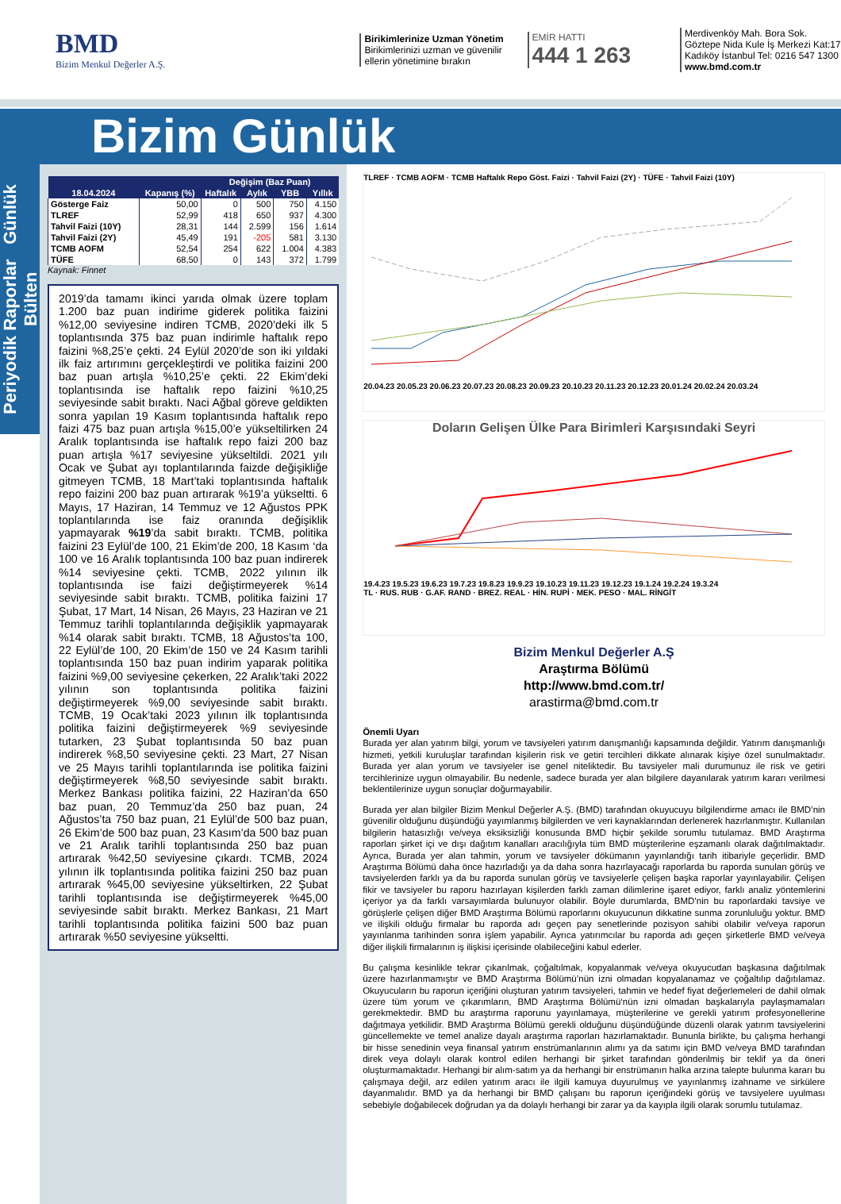BMD
Bizim Menkul Değerler A.Ş.
Birikimlerinize Uzman Yönetim
Birikimlerinizi uzman ve güvenilir ellerin yönetimine bırakın
EMİR HATTI
444 1 263
Merdivenköy Mah. Bora Sok. Göztepe Nida Kule İş Merkezi Kat:17 Kadıköy İstanbul Tel: 0216 547 1300
www.bmd.com.tr
Bizim Günlük
Periyodik Raporlar Günlük Bülten
| | | Değişim (Baz Puan) | | | |
| --- | --- | --- | --- | --- | --- |
| 18.04.2024 | Kapanış (%) | Haftalık | Aylık | YBB | Yıllık |
| Gösterge Faiz | 50,00 | 0 | 500 | 750 | 4.150 |
| TLREF | 52,99 | 418 | 650 | 937 | 4.300 |
| Tahvil Faizi (10Y) | 28,31 | 144 | 2.599 | 156 | 1.614 |
| Tahvil Faizi (2Y) | 45,49 | 191 | -205 | 581 | 3.130 |
| TCMB AOFM | 52,54 | 254 | 622 | 1.004 | 4.383 |
| TÜFE | 68,50 | 0 | 143 | 372 | 1.799 |
Kaynak: Finnet
2019’da tamamı ikinci yarıda olmak üzere toplam 1.200 baz puan indirime giderek politika faizini %12,00 seviyesine indiren TCMB, 2020’deki ilk 5 toplantısında 375 baz puan indirimle haftalık repo faizini %8,25’e çekti. 24 Eylül 2020’de son iki yıldaki ilk faiz artırımını gerçekleştirdi ve politika faizini 200 baz puan artışla %10,25’e çekti. 22 Ekim’deki toplantısında ise haftalık repo faizini %10,25 seviyesinde sabit bıraktı. Naci Ağbal göreve geldikten sonra yapılan 19 Kasım toplantısında haftalık repo faizi 475 baz puan artışla %15,00’e yükseltilirken 24 Aralık toplantısında ise haftalık repo faizi 200 baz puan artışla %17 seviyesine yükseltildi. 2021 yılı Ocak ve Şubat ayı toplantılarında faizde değişikliğe gitmeyen TCMB, 18 Mart’taki toplantısında haftalık repo faizini 200 baz puan artırarak %19’a yükseltti. 6 Mayıs, 17 Haziran, 14 Temmuz ve 12 Ağustos PPK toplantılarında ise faiz oranında değişiklik yapmayarak %19’da sabit bıraktı. TCMB, politika faizini 23 Eylül’de 100, 21 Ekim’de 200, 18 Kasım ‘da 100 ve 16 Aralık toplantısında 100 baz puan indirerek %14 seviyesine çekti. TCMB, 2022 yılının ilk toplantısında ise faizi değiştirmeyerek %14 seviyesinde sabit bıraktı. TCMB, politika faizini 17 Şubat, 17 Mart, 14 Nisan, 26 Mayıs, 23 Haziran ve 21 Temmuz tarihli toplantılarında değişiklik yapmayarak %14 olarak sabit bıraktı. TCMB, 18 Ağustos’ta 100, 22 Eylül’de 100, 20 Ekim’de 150 ve 24 Kasım tarihli toplantısında 150 baz puan indirim yaparak politika faizini %9,00 seviyesine çekerken, 22 Aralık’taki 2022 yılının son toplantısında politika faizini değiştirmeyerek %9,00 seviyesinde sabit bıraktı. TCMB, 19 Ocak’taki 2023 yılının ilk toplantısında politika faizini değiştirmeyerek %9 seviyesinde tutarken, 23 Şubat toplantısında 50 baz puan indirerek %8,50 seviyesine çekti. 23 Mart, 27 Nisan ve 25 Mayıs tarihli toplantılarında ise politika faizini değiştirmeyerek %8,50 seviyesinde sabit bıraktı. Merkez Bankası politika faizini, 22 Haziran’da 650 baz puan, 20 Temmuz’da 250 baz puan, 24 Ağustos’ta 750 baz puan, 21 Eylül’de 500 baz puan, 26 Ekim’de 500 baz puan, 23 Kasım’da 500 baz puan ve 21 Aralık tarihli toplantısında 250 baz puan artırarak %42,50 seviyesine çıkardı. TCMB, 2024 yılının ilk toplantısında politika faizini 250 baz puan artırarak %45,00 seviyesine yükseltirken, 22 Şubat tarihli toplantısında ise değiştirmeyerek %45,00 seviyesinde sabit bıraktı. Merkez Bankası, 21 Mart tarihli toplantısında politika faizini 500 baz puan artırarak %50 seviyesine yükseltti.
TLREF · TCMB AOFM · TCMB Haftalık Repo Göst. Faizi · Tahvil Faizi (2Y) · TÜFE · Tahvil Faizi (10Y)
20.04.23 20.05.23 20.06.23 20.07.23 20.08.23 20.09.23 20.10.23 20.11.23 20.12.23 20.01.24 20.02.24 20.03.24
Doların Gelişen Ülke Para Birimleri Karşısındaki Seyri
19.4.23 19.5.23 19.6.23 19.7.23 19.8.23 19.9.23 19.10.23 19.11.23 19.12.23 19.1.24 19.2.24 19.3.24
TL · RUS. RUB · G.AF. RAND · BREZ. REAL · HİN. RUPİ · MEK. PESO · MAL. RİNGİT
Bizim Menkul Değerler A.Ş
Araştırma Bölümü
http://www.bmd.com.tr/
arastirma@bmd.com.tr
Önemli Uyarı
Burada yer alan yatırım bilgi, yorum ve tavsiyeleri yatırım danışmanlığı kapsamında değildir. Yatırım danışmanlığı hizmeti, yetkili kuruluşlar tarafından kişilerin risk ve getiri tercihleri dikkate alınarak kişiye özel sunulmaktadır. Burada yer alan yorum ve tavsiyeler ise genel niteliktedir. Bu tavsiyeler mali durumunuz ile risk ve getiri tercihlerinize uygun olmayabilir. Bu nedenle, sadece burada yer alan bilgilere dayanılarak yatırım kararı verilmesi beklentilerinize uygun sonuçlar doğurmayabilir.
Burada yer alan bilgiler Bizim Menkul Değerler A.Ş. (BMD) tarafından okuyucuyu bilgilendirme amacı ile BMD’nin güvenilir olduğunu düşündüğü yayımlanmış bilgilerden ve veri kaynaklarından derlenerek hazırlanmıştır. Kullanılan bilgilerin hatasızlığı ve/veya eksiksizliği konusunda BMD hiçbir şekilde sorumlu tutulamaz. BMD Araştırma raporları şirket içi ve dışı dağıtım kanalları aracılığıyla tüm BMD müşterilerine eşzamanlı olarak dağıtılmaktadır. Ayrıca, Burada yer alan tahmin, yorum ve tavsiyeler dökümanın yayınlandığı tarih itibariyle geçerlidir. BMD Araştırma Bölümü daha önce hazırladığı ya da daha sonra hazırlayacağı raporlarda bu raporda sunulan görüş ve tavsiyelerden farklı ya da bu raporda sunulan görüş ve tavsiyelerle çelişen başka raporlar yayınlayabilir. Çelişen fikir ve tavsiyeler bu raporu hazırlayan kişilerden farklı zaman dilimlerine işaret ediyor, farklı analiz yöntemlerini içeriyor ya da farklı varsayımlarda bulunuyor olabilir. Böyle durumlarda, BMD’nin bu raporlardaki tavsiye ve görüşlerle çelişen diğer BMD Araştırma Bölümü raporlarını okuyucunun dikkatine sunma zorunluluğu yoktur. BMD ve ilişkili olduğu firmalar bu raporda adı geçen pay senetlerinde pozisyon sahibi olabilir ve/veya raporun yayınlanma tarihinden sonra işlem yapabilir. Ayrıca yatırımcılar bu raporda adı geçen şirketlerle BMD ve/veya diğer ilişkili firmalarının iş ilişkisi içerisinde olabileceğini kabul ederler.
Bu çalışma kesinlikle tekrar çıkarılmak, çoğaltılmak, kopyalanmak ve/veya okuyucudan başkasına dağıtılmak üzere hazırlanmamıştır ve BMD Araştırma Bölümü’nün izni olmadan kopyalanamaz ve çoğaltılıp dağıtılamaz. Okuyucuların bu raporun içeriğini oluşturan yatırım tavsiyeleri, tahmin ve hedef fiyat değerlemeleri de dahil olmak üzere tüm yorum ve çıkarımların, BMD Araştırma Bölümü‘nün izni olmadan başkalarıyla paylaşmamaları gerekmektedir. BMD bu araştırma raporunu yayınlamaya, müşterilerine ve gerekli yatırım profesyonellerine dağıtmaya yetkilidir. BMD Araştırma Bölümü gerekli olduğunu düşündüğünde düzenli olarak yatırım tavsiyelerini güncellemekte ve temel analize dayalı araştırma raporları hazırlamaktadır. Bununla birlikte, bu çalışma herhangi bir hisse senedinin veya finansal yatırım enstrümanlarının alımı ya da satımı için BMD ve/veya BMD tarafından direk veya dolaylı olarak kontrol edilen herhangi bir şirket tarafından gönderilmiş bir teklif ya da öneri oluşturmamaktadır. Herhangi bir alım-satım ya da herhangi bir enstrümanın halka arzına talepte bulunma kararı bu çalışmaya değil, arz edilen yatırım aracı ile ilgili kamuya duyurulmuş ve yayınlanmış izahname ve sirkülere dayanmalıdır. BMD ya da herhangi bir BMD çalışanı bu raporun içeriğindeki görüş ve tavsiyelere uyulması sebebiyle doğabilecek doğrudan ya da dolaylı herhangi bir zarar ya da kayıpla ilgili olarak sorumlu tutulamaz.